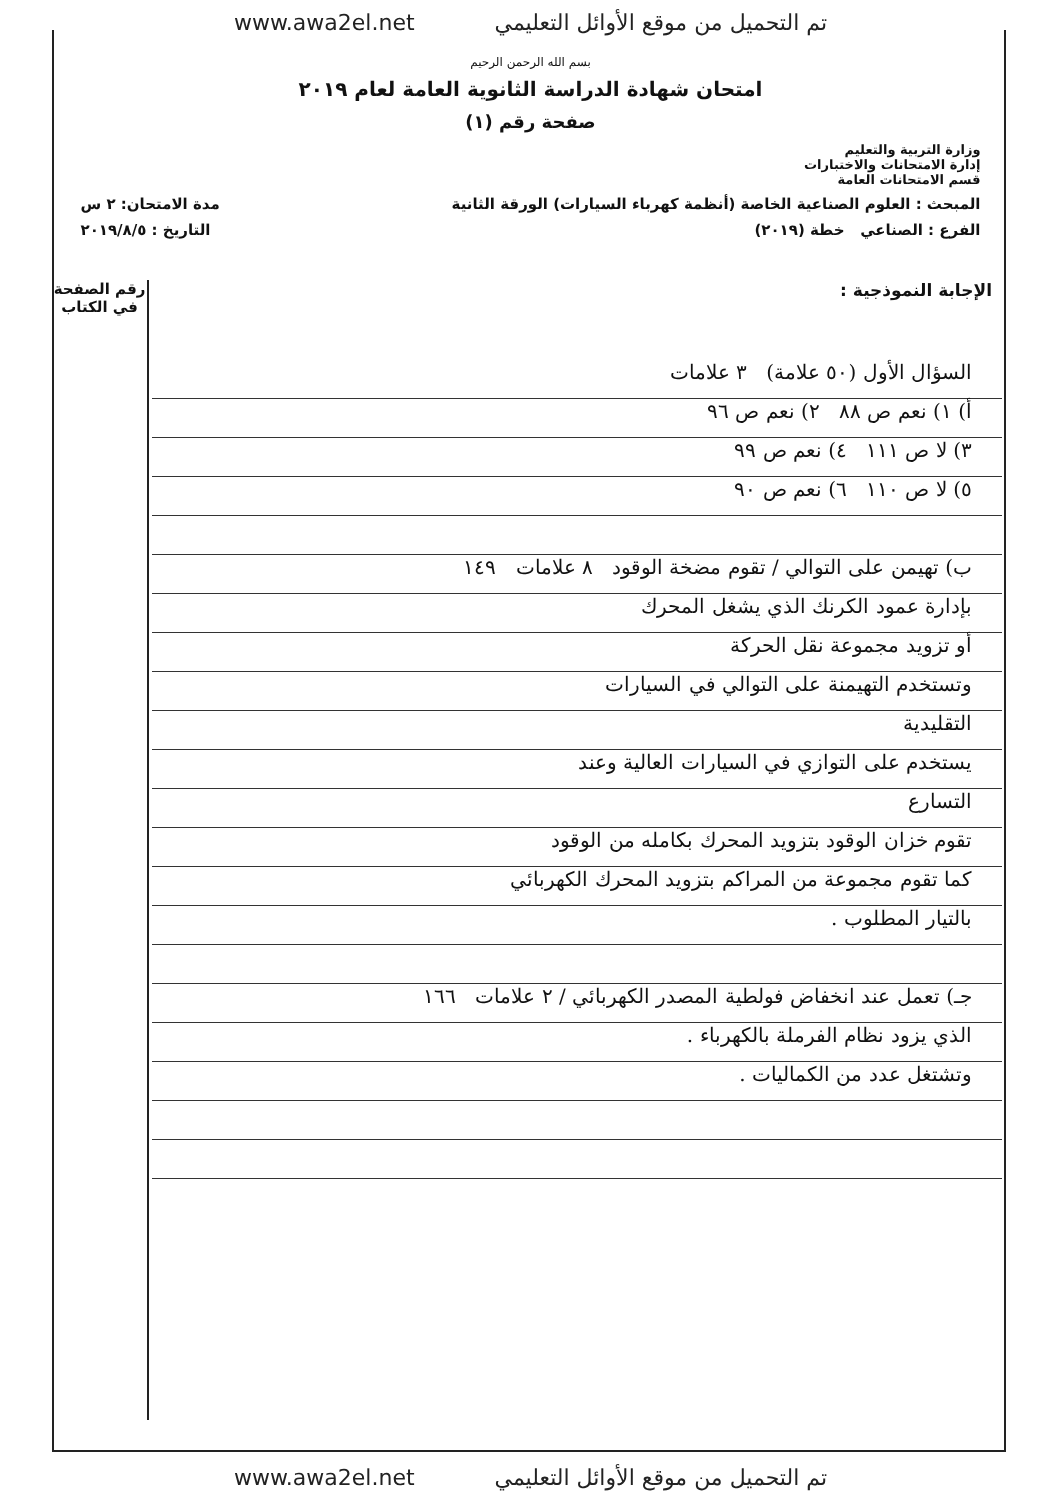تم التحميل من موقع الأوائل التعليمي www.awa2el.net
بسم الله الرحمن الرحيم
امتحان شهادة الدراسة الثانوية العامة لعام ٢٠١٩
صفحة رقم (١)
وزارة التربية والتعليم
إدارة الامتحانات والاختبارات
قسم الامتحانات العامة
المبحث : العلوم الصناعية الخاصة (أنظمة كهرباء السيارات) الورقة الثانية مدة الامتحان: ٢ س
الفرع : الصناعي خطة (٢٠١٩) التاريخ : ٢٠١٩/٨/٥
رقم الصفحة
في الكتاب
الإجابة النموذجية :
السؤال الأول (٥٠ علامة) ٣ علامات
أ) ١) نعم ص ٨٨ ٢) نعم ص ٩٦
٣) لا ص ١١١ ٤) نعم ص ٩٩
٥) لا ص ١١٠ ٦) نعم ص ٩٠
ب) تهيمن على التوالي / تقوم مضخة الوقود ٨ علامات ١٤٩
بإدارة عمود الكرنك الذي يشغل المحرك
أو تزويد مجموعة نقل الحركة
وتستخدم التهيمنة على التوالي في السيارات
التقليدية
يستخدم على التوازي في السيارات العالية وعند
التسارع
تقوم خزان الوقود بتزويد المحرك بكامله من الوقود
كما تقوم مجموعة من المراكم بتزويد المحرك الكهربائي
بالتيار المطلوب .
جـ) تعمل عند انخفاض فولطية المصدر الكهربائي / ٢ علامات ١٦٦
الذي يزود نظام الفرملة بالكهرباء .
وتشتغل عدد من الكماليات .
تم التحميل من موقع الأوائل التعليمي www.awa2el.net